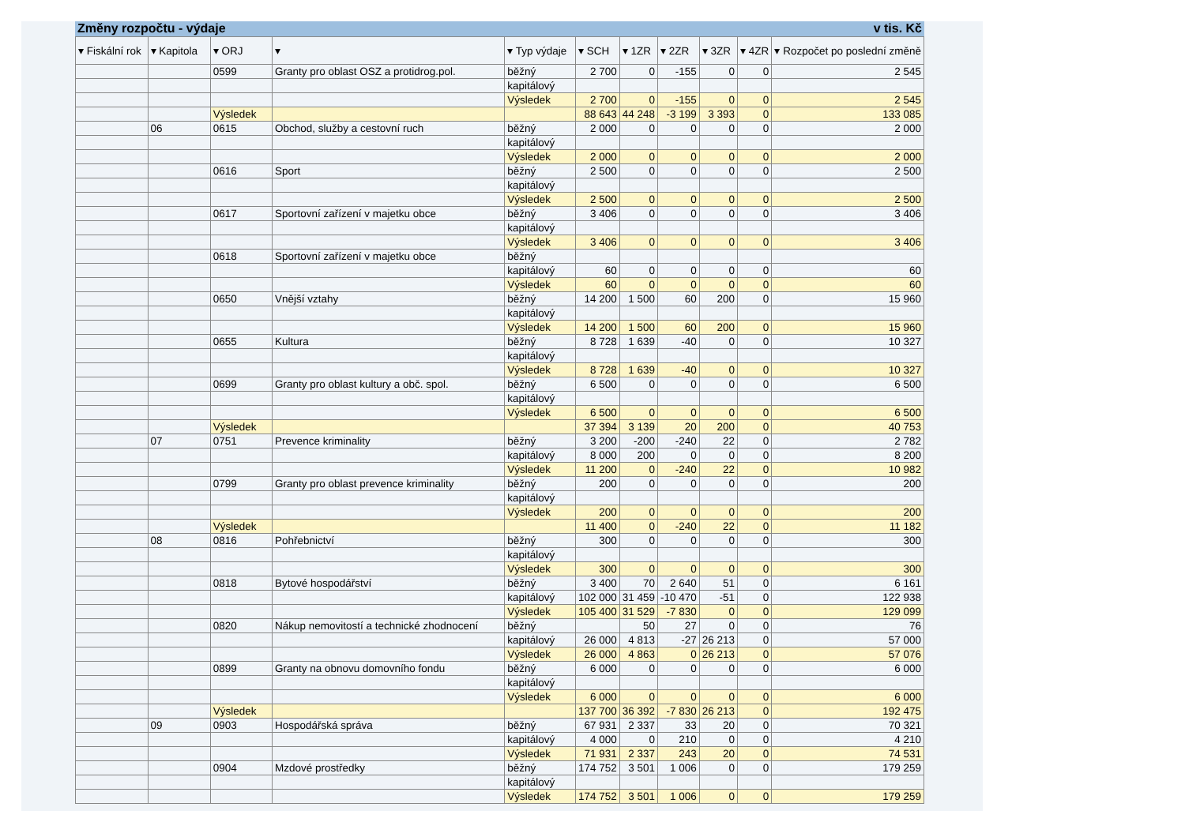Změny rozpočtu - výdaje v tis. Kč
| ▾ Fiskální rok | ▾ Kapitola | ▾ ORJ | ▾ | ▾ Typ výdaje | ▾ SCH | ▾ 1ZR | ▾ 2ZR | ▾ 3ZR | ▾ 4ZR | ▾ Rozpočet po poslední změně |
| --- | --- | --- | --- | --- | --- | --- | --- | --- | --- | --- |
| | | 0599 | Granty pro oblast OSZ a protidrog.pol. | běžný | 2 700 | 0 | -155 | 0 | 0 | 2 545 |
| | | | | kapitálový | | | | | | |
| | | | | Výsledek | 2 700 | 0 | -155 | 0 | 0 | 2 545 |
| | | Výsledek | | | 88 643 | 44 248 | -3 199 | 3 393 | 0 | 133 085 |
| | 06 | 0615 | Obchod, služby a cestovní ruch | běžný | 2 000 | 0 | 0 | 0 | 0 | 2 000 |
| | | | | kapitálový | | | | | | |
| | | | | Výsledek | 2 000 | 0 | 0 | 0 | 0 | 2 000 |
| | | 0616 | Sport | běžný | 2 500 | 0 | 0 | 0 | 0 | 2 500 |
| | | | | kapitálový | | | | | | |
| | | | | Výsledek | 2 500 | 0 | 0 | 0 | 0 | 2 500 |
| | | 0617 | Sportovní zařízení v majetku obce | běžný | 3 406 | 0 | 0 | 0 | 0 | 3 406 |
| | | | | kapitálový | | | | | | |
| | | | | Výsledek | 3 406 | 0 | 0 | 0 | 0 | 3 406 |
| | | 0618 | Sportovní zařízení v majetku obce | běžný | | | | | | |
| | | | | kapitálový | 60 | 0 | 0 | 0 | 0 | 60 |
| | | | | Výsledek | 60 | 0 | 0 | 0 | 0 | 60 |
| | | 0650 | Vnější vztahy | běžný | 14 200 | 1 500 | 60 | 200 | 0 | 15 960 |
| | | | | kapitálový | | | | | | |
| | | | | Výsledek | 14 200 | 1 500 | 60 | 200 | 0 | 15 960 |
| | | 0655 | Kultura | běžný | 8 728 | 1 639 | -40 | 0 | 0 | 10 327 |
| | | | | kapitálový | | | | | | |
| | | | | Výsledek | 8 728 | 1 639 | -40 | 0 | 0 | 10 327 |
| | | 0699 | Granty pro oblast kultury a obč. spol. | běžný | 6 500 | 0 | 0 | 0 | 0 | 6 500 |
| | | | | kapitálový | | | | | | |
| | | | | Výsledek | 6 500 | 0 | 0 | 0 | 0 | 6 500 |
| | | Výsledek | | | 37 394 | 3 139 | 20 | 200 | 0 | 40 753 |
| | 07 | 0751 | Prevence kriminality | běžný | 3 200 | -200 | -240 | 22 | 0 | 2 782 |
| | | | | kapitálový | 8 000 | 200 | 0 | 0 | 0 | 8 200 |
| | | | | Výsledek | 11 200 | 0 | -240 | 22 | 0 | 10 982 |
| | | 0799 | Granty pro oblast prevence kriminality | běžný | 200 | 0 | 0 | 0 | 0 | 200 |
| | | | | kapitálový | | | | | | |
| | | | | Výsledek | 200 | 0 | 0 | 0 | 0 | 200 |
| | | Výsledek | | | 11 400 | 0 | -240 | 22 | 0 | 11 182 |
| | 08 | 0816 | Pohřebnictví | běžný | 300 | 0 | 0 | 0 | 0 | 300 |
| | | | | kapitálový | | | | | | |
| | | | | Výsledek | 300 | 0 | 0 | 0 | 0 | 300 |
| | | 0818 | Bytové hospodářství | běžný | 3 400 | 70 | 2 640 | 51 | 0 | 6 161 |
| | | | | kapitálový | 102 000 | 31 459 | -10 470 | -51 | 0 | 122 938 |
| | | | | Výsledek | 105 400 | 31 529 | -7 830 | 0 | 0 | 129 099 |
| | | 0820 | Nákup nemovitostí a technické zhodnocení | běžný | | 50 | 27 | 0 | 0 | 76 |
| | | | | kapitálový | 26 000 | 4 813 | -27 | 26 213 | 0 | 57 000 |
| | | | | Výsledek | 26 000 | 4 863 | 0 | 26 213 | 0 | 57 076 |
| | | 0899 | Granty na obnovu domovního fondu | běžný | 6 000 | 0 | 0 | 0 | 0 | 6 000 |
| | | | | kapitálový | | | | | | |
| | | | | Výsledek | 6 000 | 0 | 0 | 0 | 0 | 6 000 |
| | | Výsledek | | | 137 700 | 36 392 | -7 830 | 26 213 | 0 | 192 475 |
| | 09 | 0903 | Hospodářská správa | běžný | 67 931 | 2 337 | 33 | 20 | 0 | 70 321 |
| | | | | kapitálový | 4 000 | 0 | 210 | 0 | 0 | 4 210 |
| | | | | Výsledek | 71 931 | 2 337 | 243 | 20 | 0 | 74 531 |
| | | 0904 | Mzdové prostředky | běžný | 174 752 | 3 501 | 1 006 | 0 | 0 | 179 259 |
| | | | | kapitálový | | | | | | |
| | | | | Výsledek | 174 752 | 3 501 | 1 006 | 0 | 0 | 179 259 |